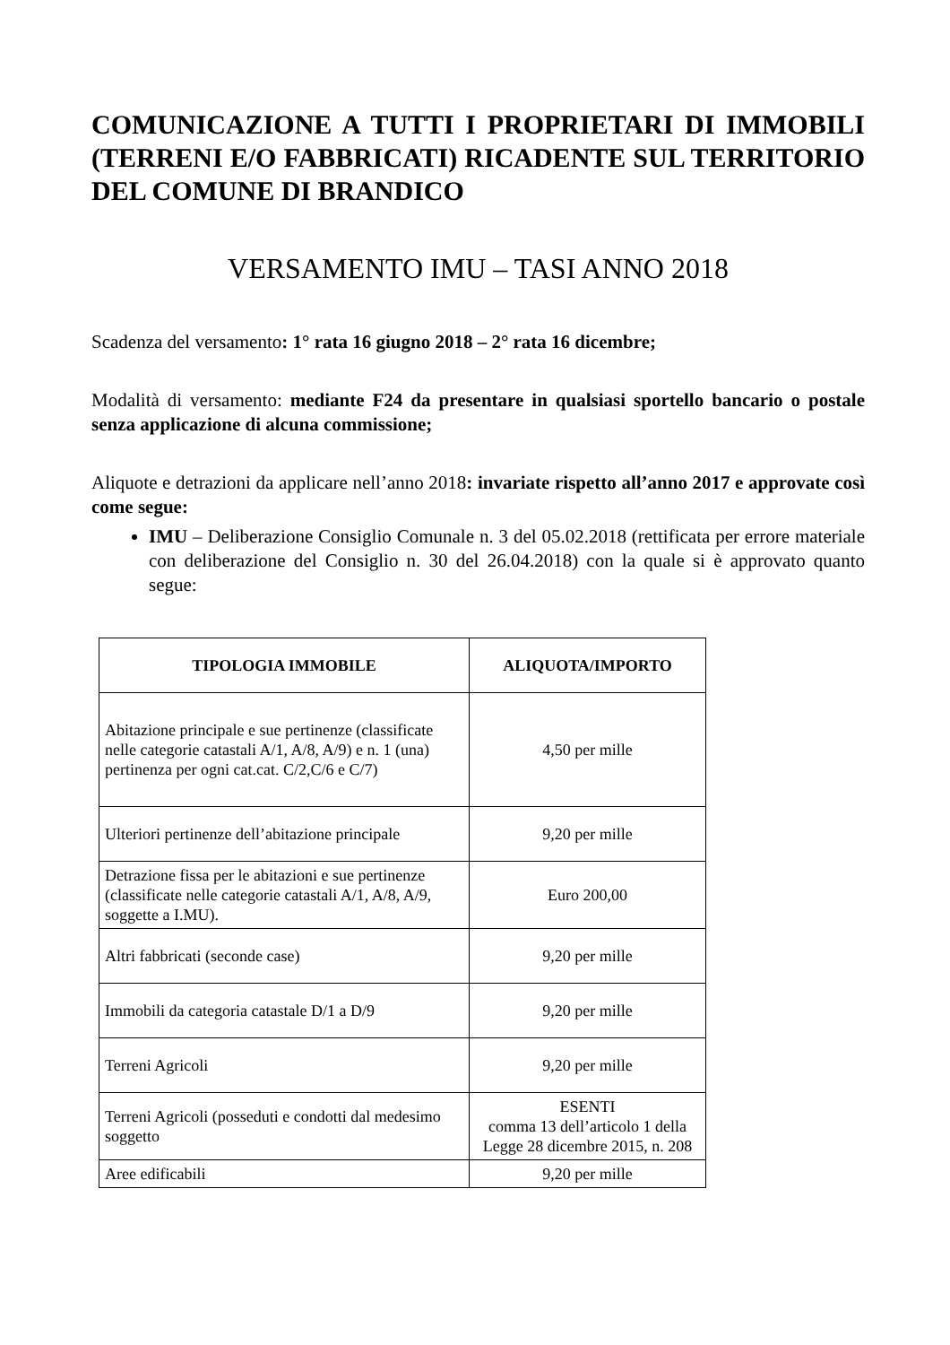COMUNICAZIONE A TUTTI I PROPRIETARI DI IMMOBILI (TERRENI E/O FABBRICATI) RICADENTE SUL TERRITORIO DEL COMUNE DI BRANDICO
VERSAMENTO IMU – TASI ANNO 2018
Scadenza del versamento: 1° rata 16 giugno 2018 – 2° rata 16 dicembre;
Modalità di versamento: mediante F24 da presentare in qualsiasi sportello bancario o postale senza applicazione di alcuna commissione;
Aliquote e detrazioni da applicare nell’anno 2018: invariate rispetto all’anno 2017 e approvate così come segue:
IMU – Deliberazione Consiglio Comunale n. 3 del 05.02.2018 (rettificata per errore materiale con deliberazione del Consiglio n. 30 del 26.04.2018) con la quale si è approvato quanto segue:
| TIPOLOGIA IMMOBILE | ALIQUOTA/IMPORTO |
| --- | --- |
| Abitazione principale e sue pertinenze (classificate nelle categorie catastali A/1, A/8, A/9) e n. 1 (una) pertinenza per ogni cat.cat. C/2,C/6 e C/7) | 4,50 per mille |
| Ulteriori pertinenze dell’abitazione principale | 9,20 per mille |
| Detrazione fissa per le abitazioni e sue pertinenze (classificate nelle categorie catastali A/1, A/8, A/9, soggette a I.MU). | Euro 200,00 |
| Altri fabbricati (seconde case) | 9,20 per mille |
| Immobili da categoria catastale D/1 a D/9 | 9,20 per mille |
| Terreni Agricoli | 9,20 per mille |
| Terreni Agricoli (posseduti e condotti dal medesimo soggetto | ESENTI comma 13 dell’articolo 1 della Legge 28 dicembre 2015, n. 208 |
| Aree edificabili | 9,20 per mille |